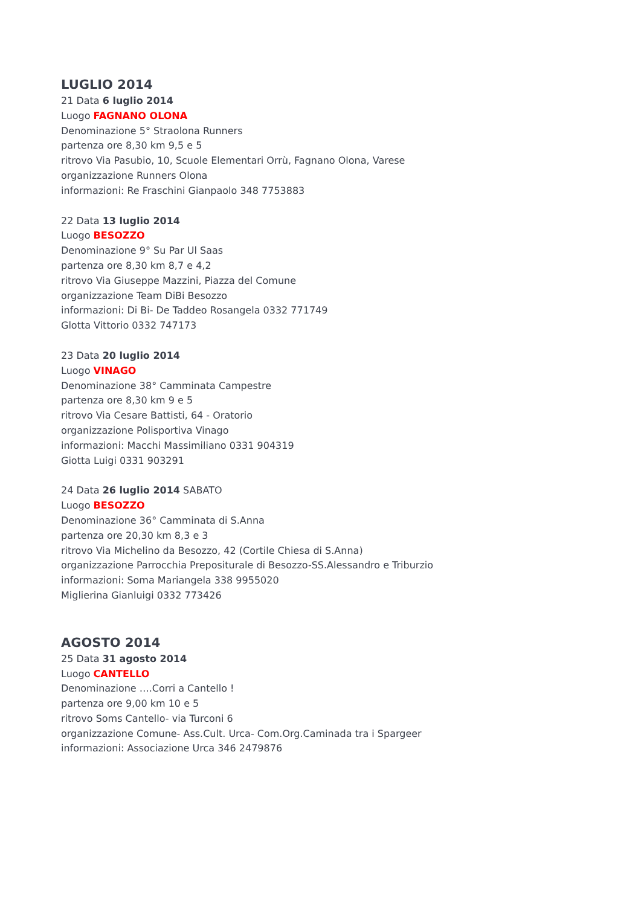LUGLIO 2014
21 Data 6 luglio 2014
Luogo FAGNANO OLONA
Denominazione 5° Straolona Runners
partenza ore 8,30 km 9,5 e 5
ritrovo Via Pasubio, 10, Scuole Elementari Orrù, Fagnano Olona, Varese
organizzazione Runners Olona
informazioni: Re Fraschini Gianpaolo 348 7753883
22 Data 13 luglio 2014
Luogo BESOZZO
Denominazione 9° Su Par Ul Saas
partenza ore 8,30 km 8,7 e 4,2
ritrovo Via Giuseppe Mazzini, Piazza del Comune
organizzazione Team DiBi Besozzo
informazioni: Di Bi- De Taddeo Rosangela 0332 771749
Glotta Vittorio 0332 747173
23 Data 20 luglio 2014
Luogo VINAGO
Denominazione 38° Camminata Campestre
partenza ore 8,30 km 9 e 5
ritrovo Via Cesare Battisti, 64 - Oratorio
organizzazione Polisportiva Vinago
informazioni: Macchi Massimiliano 0331 904319
Giotta Luigi 0331 903291
24 Data 26 luglio 2014 SABATO
Luogo BESOZZO
Denominazione 36° Camminata di S.Anna
partenza ore 20,30 km 8,3 e 3
ritrovo Via Michelino da Besozzo, 42 (Cortile Chiesa di S.Anna)
organizzazione Parrocchia Prepositurale di Besozzo-SS.Alessandro e Triburzio
informazioni: Soma Mariangela 338 9955020
Miglierina Gianluigi 0332 773426
AGOSTO 2014
25 Data 31 agosto 2014
Luogo CANTELLO
Denominazione ….Corri a Cantello !
partenza ore 9,00 km 10 e 5
ritrovo Soms Cantello- via Turconi 6
organizzazione Comune- Ass.Cult. Urca- Com.Org.Caminada tra i Spargeer
informazioni: Associazione Urca 346 2479876